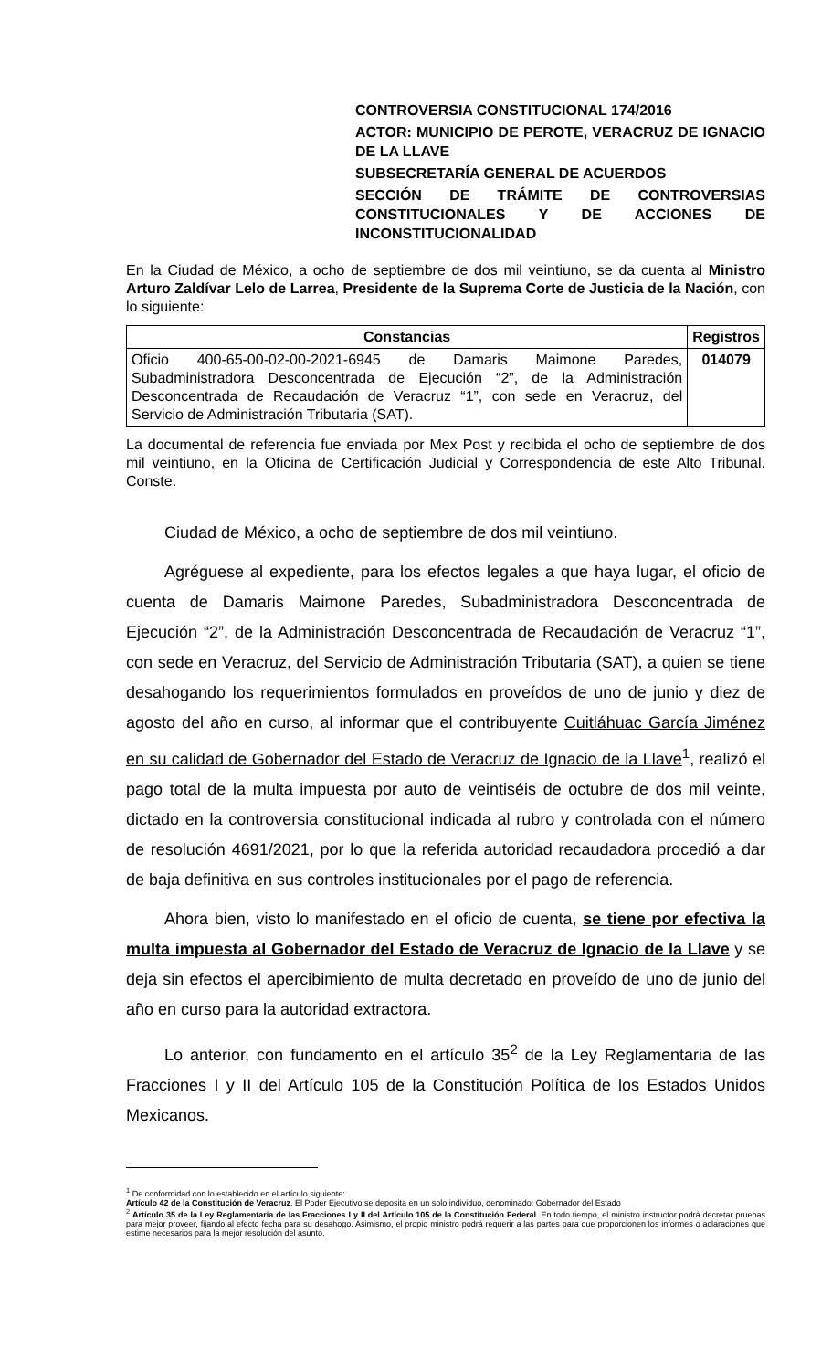CONTROVERSIA CONSTITUCIONAL 174/2016
ACTOR: MUNICIPIO DE PEROTE, VERACRUZ DE IGNACIO DE LA LLAVE
SUBSECRETARÍA GENERAL DE ACUERDOS
SECCIÓN DE TRÁMITE DE CONTROVERSIAS CONSTITUCIONALES Y DE ACCIONES DE INCONSTITUCIONALIDAD
En la Ciudad de México, a ocho de septiembre de dos mil veintiuno, se da cuenta al Ministro Arturo Zaldívar Lelo de Larrea, Presidente de la Suprema Corte de Justicia de la Nación, con lo siguiente:
| Constancias | Registros |
| --- | --- |
| Oficio 400-65-00-02-00-2021-6945 de Damaris Maimone Paredes, Subadministradora Desconcentrada de Ejecución “2”, de la Administración Desconcentrada de Recaudación de Veracruz “1”, con sede en Veracruz, del Servicio de Administración Tributaria (SAT). | 014079 |
La documental de referencia fue enviada por Mex Post y recibida el ocho de septiembre de dos mil veintiuno, en la Oficina de Certificación Judicial y Correspondencia de este Alto Tribunal. Conste.
Ciudad de México, a ocho de septiembre de dos mil veintiuno.
Agréguese al expediente, para los efectos legales a que haya lugar, el oficio de cuenta de Damaris Maimone Paredes, Subadministradora Desconcentrada de Ejecución “2”, de la Administración Desconcentrada de Recaudación de Veracruz “1”, con sede en Veracruz, del Servicio de Administración Tributaria (SAT), a quien se tiene desahogando los requerimientos formulados en proveídos de uno de junio y diez de agosto del año en curso, al informar que el contribuyente Cuitláhuac García Jiménez en su calidad de Gobernador del Estado de Veracruz de Ignacio de la Llave<sup>1</sup>, realizó el pago total de la multa impuesta por auto de veintiséis de octubre de dos mil veinte, dictado en la controversia constitucional indicada al rubro y controlada con el número de resolución 4691/2021, por lo que la referida autoridad recaudadora procedió a dar de baja definitiva en sus controles institucionales por el pago de referencia.
Ahora bien, visto lo manifestado en el oficio de cuenta, se tiene por efectiva la multa impuesta al Gobernador del Estado de Veracruz de Ignacio de la Llave y se deja sin efectos el apercibimiento de multa decretado en proveído de uno de junio del año en curso para la autoridad extractora.
Lo anterior, con fundamento en el artículo 35<sup>2</sup> de la Ley Reglamentaria de las Fracciones I y II del Artículo 105 de la Constitución Política de los Estados Unidos Mexicanos.
<sup>1</sup> De conformidad con lo establecido en el artículo siguiente:
Artículo 42 de la Constitución de Veracruz. El Poder Ejecutivo se deposita en un solo individuo, denominado: Gobernador del Estado
<sup>2</sup> Artículo 35 de la Ley Reglamentaria de las Fracciones I y II del Artículo 105 de la Constitución Federal. En todo tiempo, el ministro instructor podrá decretar pruebas para mejor proveer, fijando al efecto fecha para su desahogo. Asimismo, el propio ministro podrá requerir a las partes para que proporcionen los informes o aclaraciones que estime necesarios para la mejor resolución del asunto.